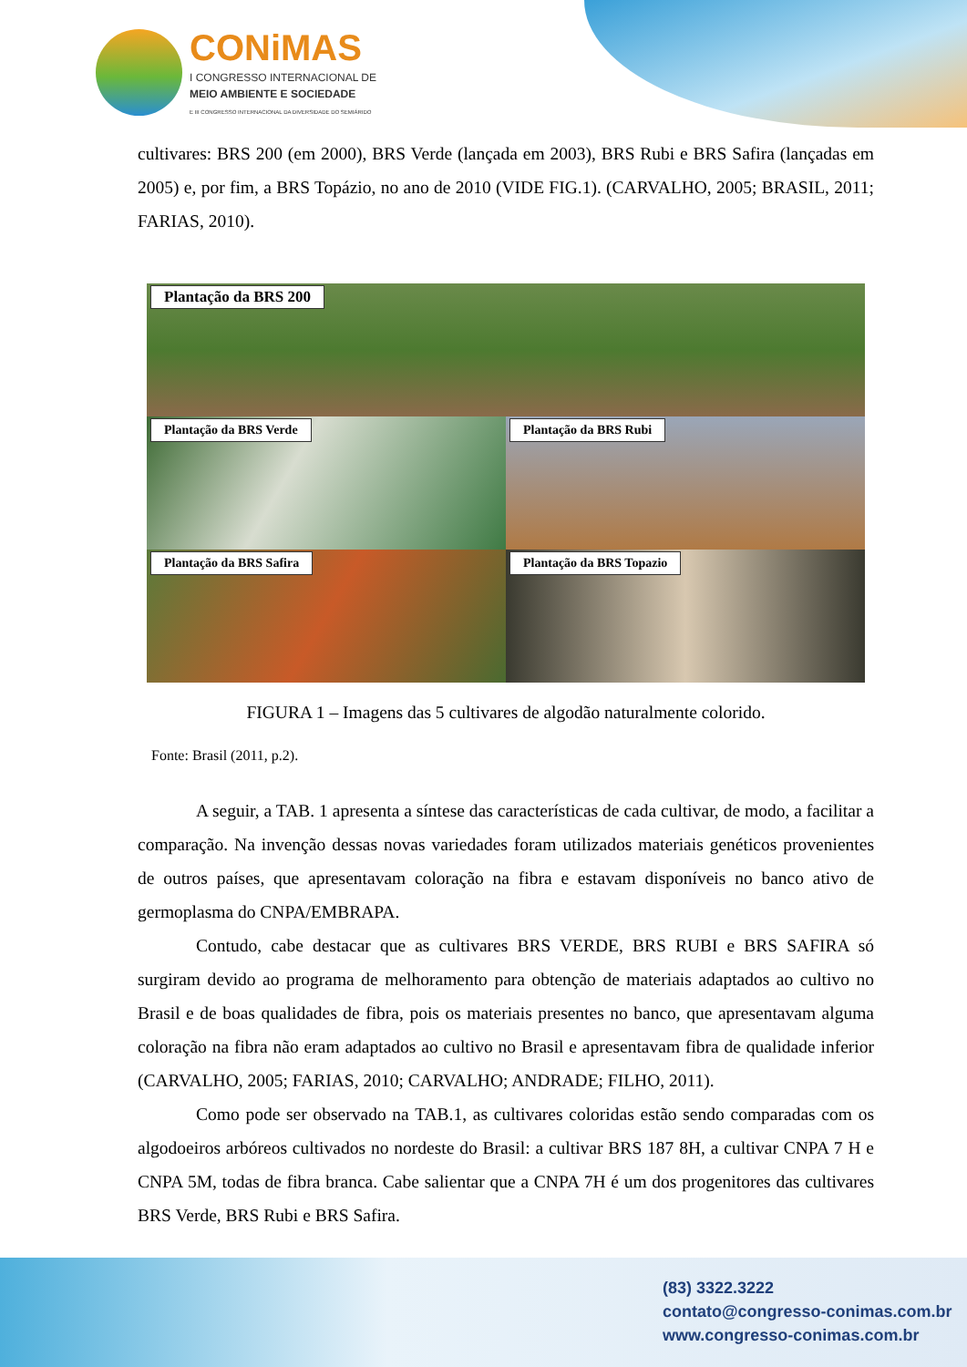CONiMAS
I CONGRESSO INTERNACIONAL DE
MEIO AMBIENTE E SOCIEDADE
E III CONGRESSO INTERNACIONAL DA DIVERSIDADE DO SEMIÁRIDO
cultivares: BRS 200 (em 2000), BRS Verde (lançada em 2003), BRS Rubi e BRS Safira (lançadas em 2005) e, por fim, a BRS Topázio, no ano de 2010 (VIDE FIG.1). (CARVALHO, 2005; BRASIL, 2011; FARIAS, 2010).
Plantação da BRS 200
Plantação da BRS Verde
Plantação da BRS Rubi
Plantação da BRS Safira
Plantação da BRS Topazio
FIGURA 1 – Imagens das 5 cultivares de algodão naturalmente colorido.
Fonte: Brasil (2011, p.2).
A seguir, a TAB. 1 apresenta a síntese das características de cada cultivar, de modo, a facilitar a comparação. Na invenção dessas novas variedades foram utilizados materiais genéticos provenientes de outros países, que apresentavam coloração na fibra e estavam disponíveis no banco ativo de germoplasma do CNPA/EMBRAPA.
Contudo, cabe destacar que as cultivares BRS VERDE, BRS RUBI e BRS SAFIRA só surgiram devido ao programa de melhoramento para obtenção de materiais adaptados ao cultivo no Brasil e de boas qualidades de fibra, pois os materiais presentes no banco, que apresentavam alguma coloração na fibra não eram adaptados ao cultivo no Brasil e apresentavam fibra de qualidade inferior (CARVALHO, 2005; FARIAS, 2010; CARVALHO; ANDRADE; FILHO, 2011).
Como pode ser observado na TAB.1, as cultivares coloridas estão sendo comparadas com os algodoeiros arbóreos cultivados no nordeste do Brasil: a cultivar BRS 187 8H, a cultivar CNPA 7 H e CNPA 5M, todas de fibra branca. Cabe salientar que a CNPA 7H é um dos progenitores das cultivares BRS Verde, BRS Rubi e BRS Safira.
(83) 3322.3222
contato@congresso-conimas.com.br
www.congresso-conimas.com.br